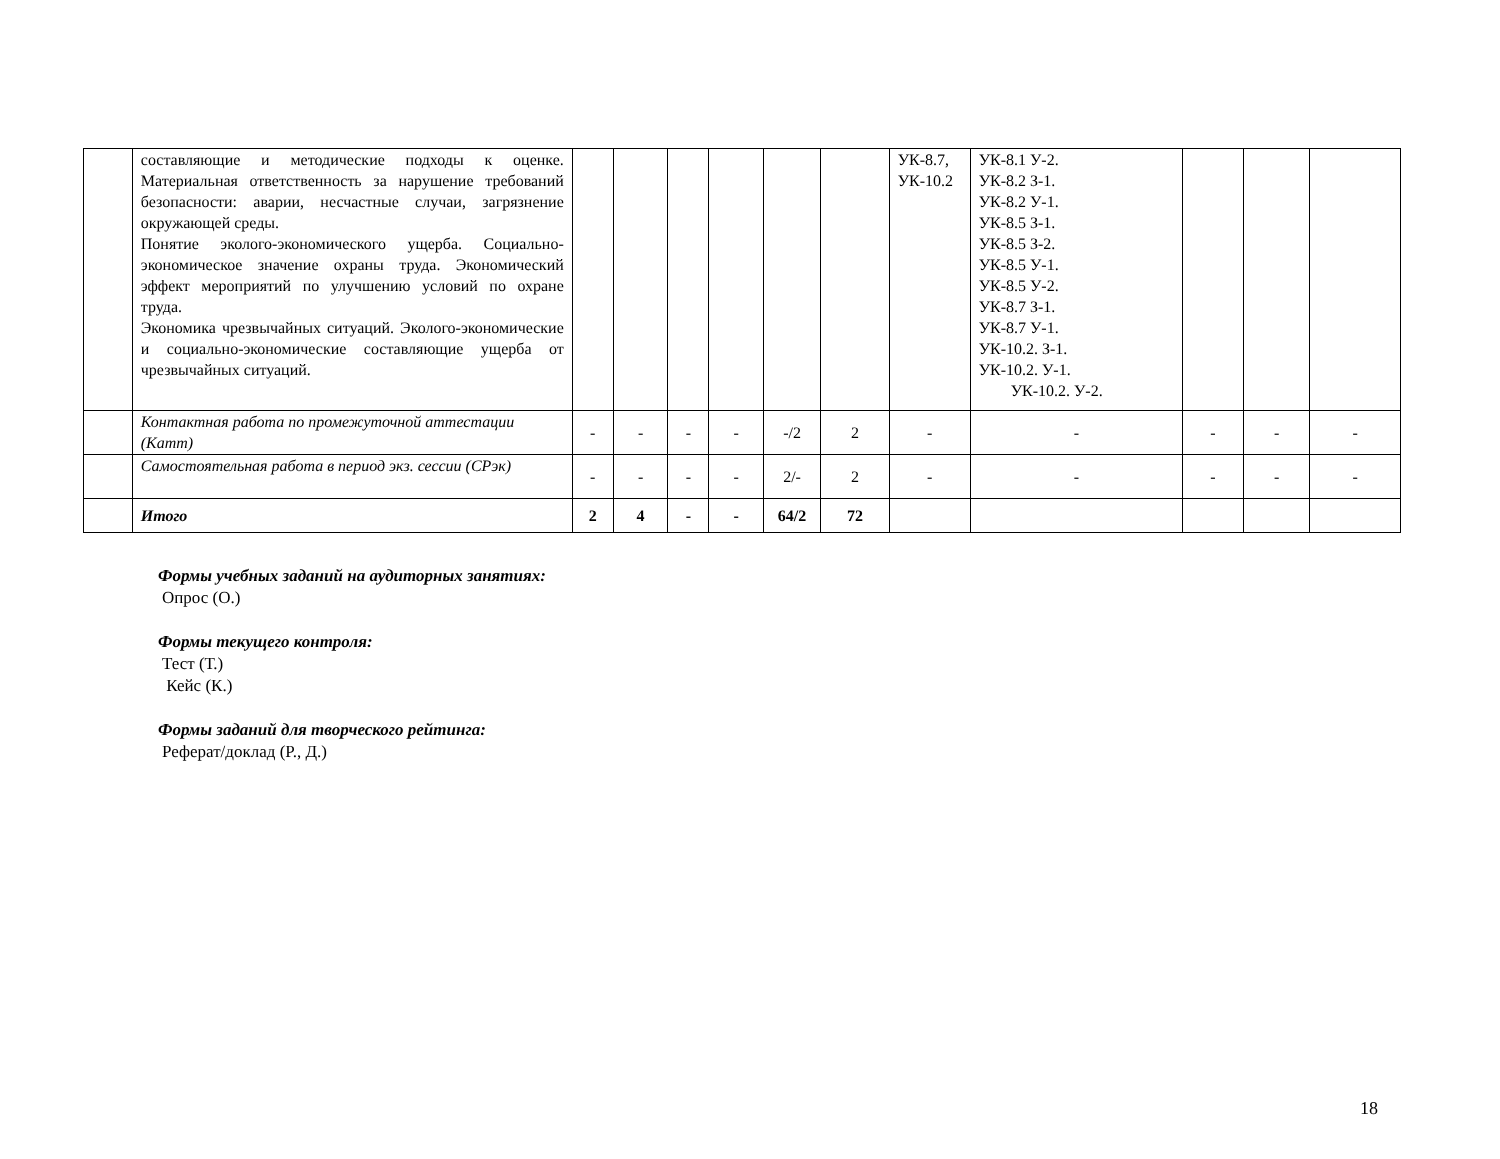| | составляющие и методические подходы к оценке. Материальная ответственность за нарушение требований безопасности: аварии, несчастные случаи, загрязнение окружающей среды. Понятие эколого-экономического ущерба. Социально-экономическое значение охраны труда. Экономический эффект мероприятий по улучшению условий по охране труда. Экономика чрезвычайных ситуаций. Эколого-экономические и социально-экономические составляющие ущерба от чрезвычайных ситуаций. | | | | | | | УК-8.7, УК-10.2 | УК-8.1 У-2. УК-8.2 З-1. УК-8.2 У-1. УК-8.5 З-1. УК-8.5 З-2. УК-8.5 У-1. УК-8.5 У-2. УК-8.7 З-1. УК-8.7 У-1. УК-10.2. З-1. УК-10.2. У-1. УК-10.2. У-2. | | | |
| | Контактная работа по промежуточной аттестации (Катт) | - | - | - | - | -/2 | 2 | - | - | - | - | - |
| | Самостоятельная работа в период экз. сессии (СРэк) | - | - | - | - | 2/- | 2 | - | - | - | - | - |
| | Итого | 2 | 4 | - | - | 64/2 | 72 | | | | | |
Формы учебных заданий на аудиторных занятиях:
Опрос (О.)
Формы текущего контроля:
Тест (Т.)
Кейс (К.)
Формы заданий для творческого рейтинга:
Реферат/доклад (Р., Д.)
18